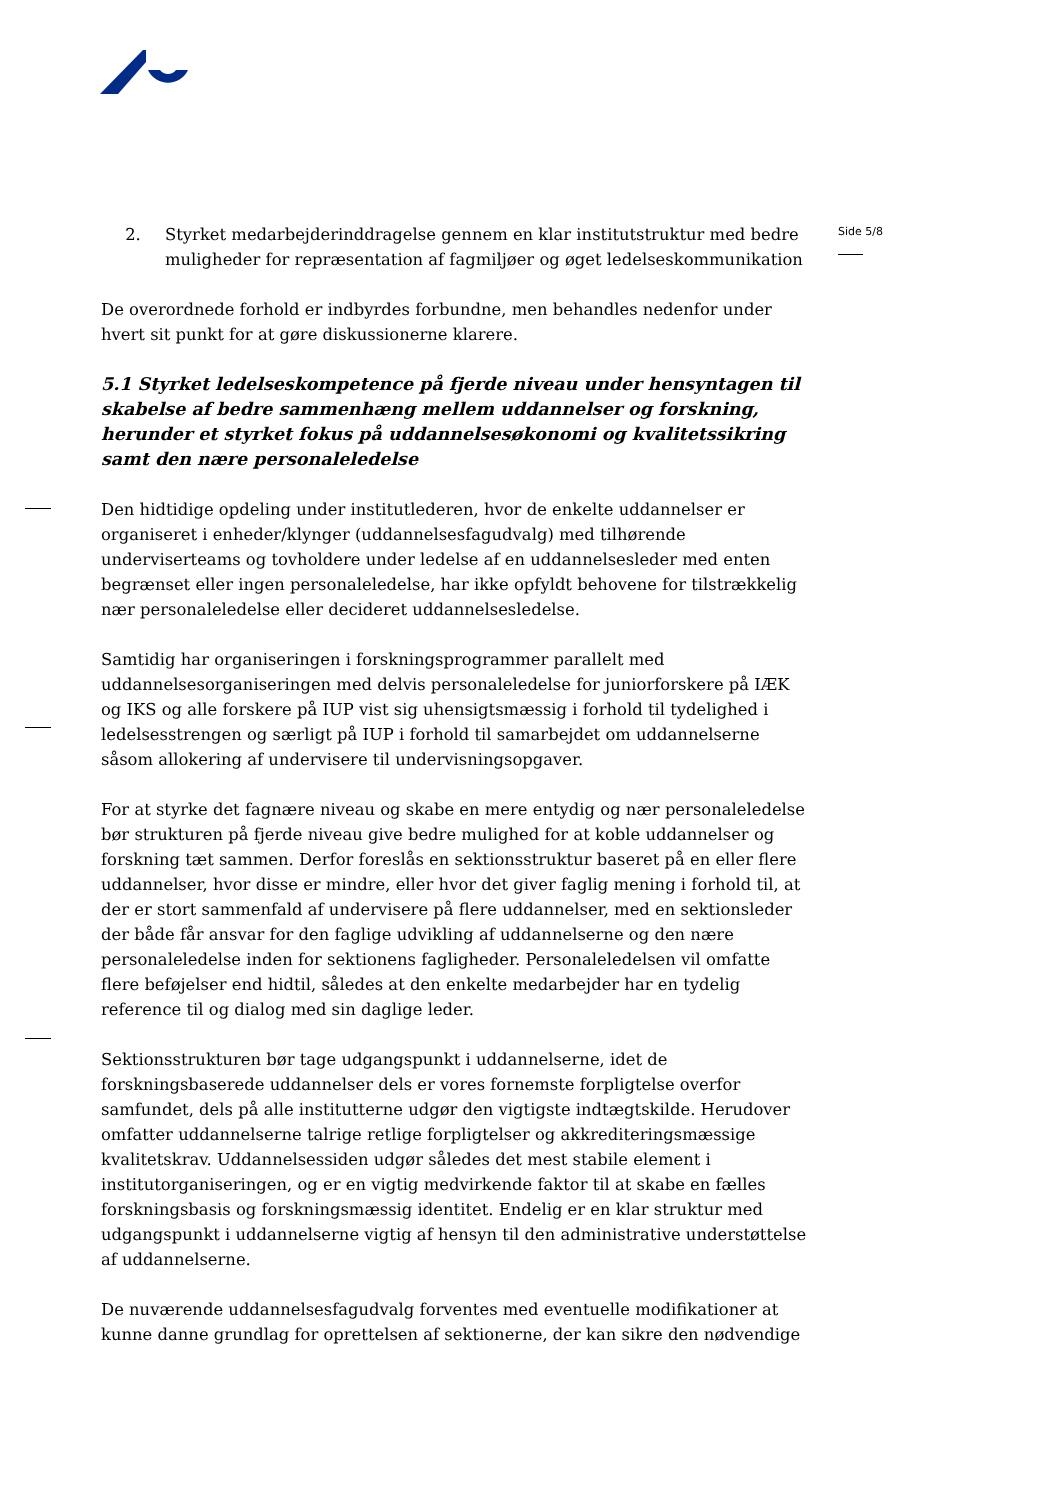Side 5/8
2. Styrket medarbejderinddragelse gennem en klar institutstruktur med bedre muligheder for repræsentation af fagmiljøer og øget ledelseskommunikation
De overordnede forhold er indbyrdes forbundne, men behandles nedenfor under hvert sit punkt for at gøre diskussionerne klarere.
5.1 Styrket ledelseskompetence på fjerde niveau under hensyntagen til skabelse af bedre sammenhæng mellem uddannelser og forskning, herunder et styrket fokus på uddannelsesøkonomi og kvalitetssikring samt den nære personaleledelse
Den hidtidige opdeling under institutlederen, hvor de enkelte uddannelser er organiseret i enheder/klynger (uddannelsesfagudvalg) med tilhørende underviserteams og tovholdere under ledelse af en uddannelsesleder med enten begrænset eller ingen personaleledelse, har ikke opfyldt behovene for tilstrækkelig nær personaleledelse eller decideret uddannelsesledelse.
Samtidig har organiseringen i forskningsprogrammer parallelt med uddannelsesorganiseringen med delvis personaleledelse for juniorforskere på IÆK og IKS og alle forskere på IUP vist sig uhensigtsmæssig i forhold til tydelighed i ledelsesstrengen og særligt på IUP i forhold til samarbejdet om uddannelserne såsom allokering af undervisere til undervisningsopgaver.
For at styrke det fagnære niveau og skabe en mere entydig og nær personaleledelse bør strukturen på fjerde niveau give bedre mulighed for at koble uddannelser og forskning tæt sammen. Derfor foreslås en sektionsstruktur baseret på en eller flere uddannelser, hvor disse er mindre, eller hvor det giver faglig mening i forhold til, at der er stort sammenfald af undervisere på flere uddannelser, med en sektionsleder der både får ansvar for den faglige udvikling af uddannelserne og den nære personaleledelse inden for sektionens fagligheder. Personaleledelsen vil omfatte flere beføjelser end hidtil, således at den enkelte medarbejder har en tydelig reference til og dialog med sin daglige leder.
Sektionsstrukturen bør tage udgangspunkt i uddannelserne, idet de forskningsbaserede uddannelser dels er vores fornemste forpligtelse overfor samfundet, dels på alle institutterne udgør den vigtigste indtægtskilde. Herudover omfatter uddannelserne talrige retlige forpligtelser og akkrediteringsmæssige kvalitetskrav. Uddannelsessiden udgør således det mest stabile element i institutorganiseringen, og er en vigtig medvirkende faktor til at skabe en fælles forskningsbasis og forskningsmæssig identitet. Endelig er en klar struktur med udgangspunkt i uddannelserne vigtig af hensyn til den administrative understøttelse af uddannelserne.
De nuværende uddannelsesfagudvalg forventes med eventuelle modifikationer at kunne danne grundlag for oprettelsen af sektionerne, der kan sikre den nødvendige